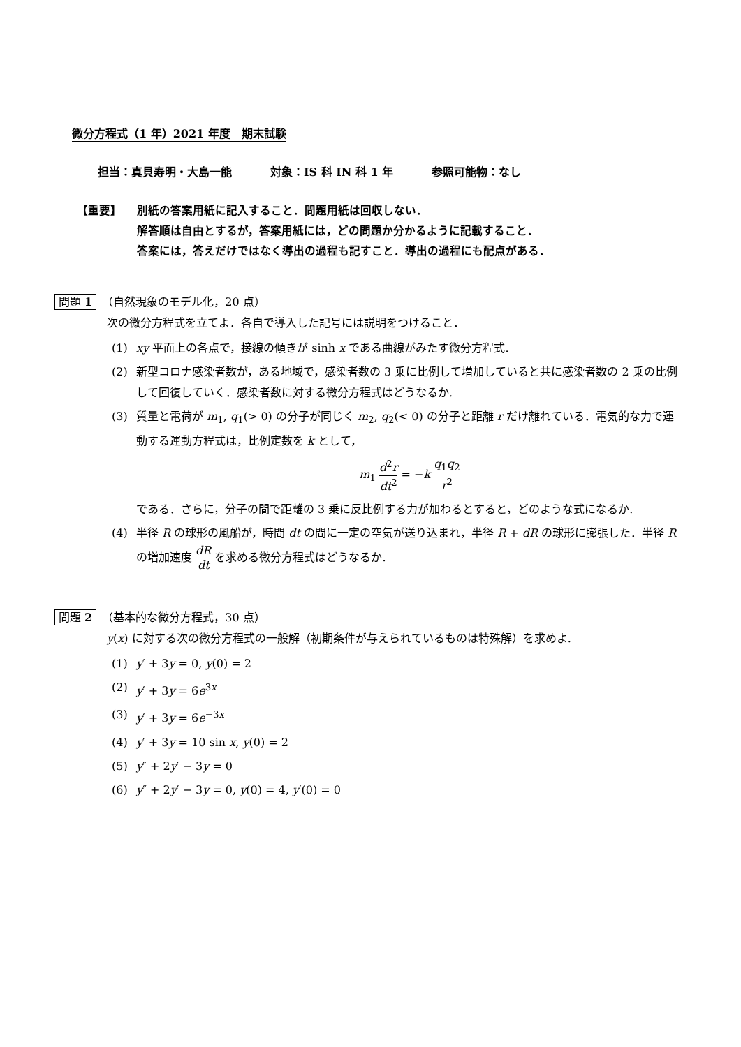微分方程式（1 年）2021 年度　期末試験
担当：真貝寿明・大島一能 対象：IS 科 IN 科 1 年 参照可能物：なし
【重要】 別紙の答案用紙に記入すること．問題用紙は回収しない．
解答順は自由とするが，答案用紙には，どの問題か分かるように記載すること．
答案には，答えだけではなく導出の過程も記すこと．導出の過程にも配点がある．
問題 1　（自然現象のモデル化，20 点）
次の微分方程式を立てよ．各自で導入した記号には説明をつけること．
(1) xy 平面上の各点で，接線の傾きが sinh x である曲線がみたす微分方程式.
(2) 新型コロナ感染者数が，ある地域で，感染者数の 3 乗に比例して増加していると共に感染者数の 2 乗の比例して回復していく．感染者数に対する微分方程式はどうなるか.
(3) 質量と電荷が m<sub>1</sub>, q<sub>1</sub>(> 0) の分子が同じく m<sub>2</sub>, q<sub>2</sub>(< 0) の分子と距離 r だけ離れている．電気的な力で運動する運動方程式は，比例定数を k として，
m<sub>1</sub> d<sup>2</sup>r dt<sup>2</sup> = −k q<sub>1</sub>q<sub>2</sub> r<sup>2</sup>
である．さらに，分子の間で距離の 3 乗に反比例する力が加わるとすると，どのような式になるか.
(4) 半径 R の球形の風船が，時間 dt の間に一定の空気が送り込まれ，半径 R + dR の球形に膨張した．半径 R の増加速度 dR dt を求める微分方程式はどうなるか.
問題 2　（基本的な微分方程式，30 点）
y(x) に対する次の微分方程式の一般解（初期条件が与えられているものは特殊解）を求めよ.
(1) y′ + 3y = 0, y(0) = 2
(2) y′ + 3y = 6e<sup>3x</sup>
(3) y′ + 3y = 6e<sup>−3x</sup>
(4) y′ + 3y = 10 sin x, y(0) = 2
(5) y″ + 2y′ − 3y = 0
(6) y″ + 2y′ − 3y = 0, y(0) = 4, y′(0) = 0